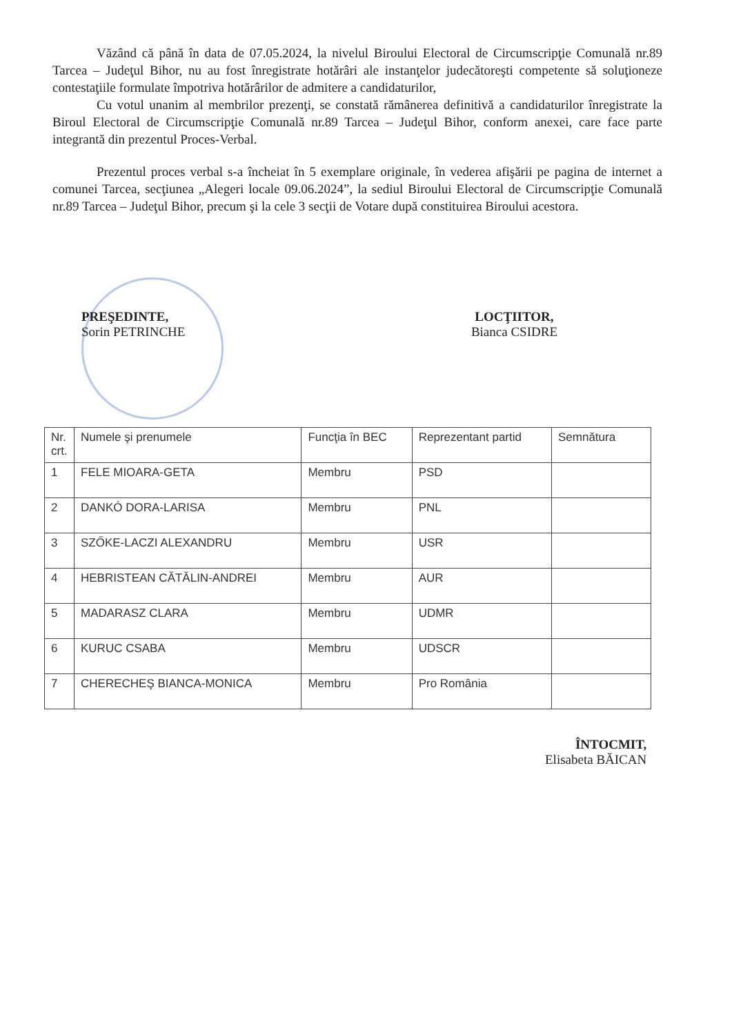Văzând că până în data de 07.05.2024, la nivelul Biroului Electoral de Circumscripţie Comunală nr.89 Tarcea – Judeţul Bihor, nu au fost înregistrate hotărâri ale instanţelor judecătoreşti competente să soluţioneze contestaţiile formulate împotriva hotărârilor de admitere a candidaturilor,
Cu votul unanim al membrilor prezenţi, se constată rămânerea definitivă a candidaturilor înregistrate la Biroul Electoral de Circumscripţie Comunală nr.89 Tarcea – Judeţul Bihor, conform anexei, care face parte integrantă din prezentul Proces-Verbal.
Prezentul proces verbal s-a încheiat în 5 exemplare originale, în vederea afişării pe pagina de internet a comunei Tarcea, secţiunea „Alegeri locale 09.06.2024”, la sediul Biroului Electoral de Circumscripţie Comunală nr.89 Tarcea – Judeţul Bihor, precum şi la cele 3 secţii de Votare după constituirea Biroului acestora.
PREŞEDINTE,
Sorin PETRINCHE
LOCŢIITOR,
Bianca CSIDRE
| Nr. crt. | Numele şi prenumele | Funcţia în BEC | Reprezentant partid | Semnătura |
| --- | --- | --- | --- | --- |
| 1 | FELE MIOARA-GETA | Membru | PSD | |
| 2 | DANKÓ DORA-LARISA | Membru | PNL | |
| 3 | SZŐKE-LACZI ALEXANDRU | Membru | USR | |
| 4 | HEBRISTEAN CĂTĂLIN-ANDREI | Membru | AUR | |
| 5 | MADARASZ CLARA | Membru | UDMR | |
| 6 | KURUC CSABA | Membru | UDSCR | |
| 7 | CHERECHEŞ BIANCA-MONICA | Membru | Pro România | |
ÎNTOCMIT,
Elisabeta BĂICAN